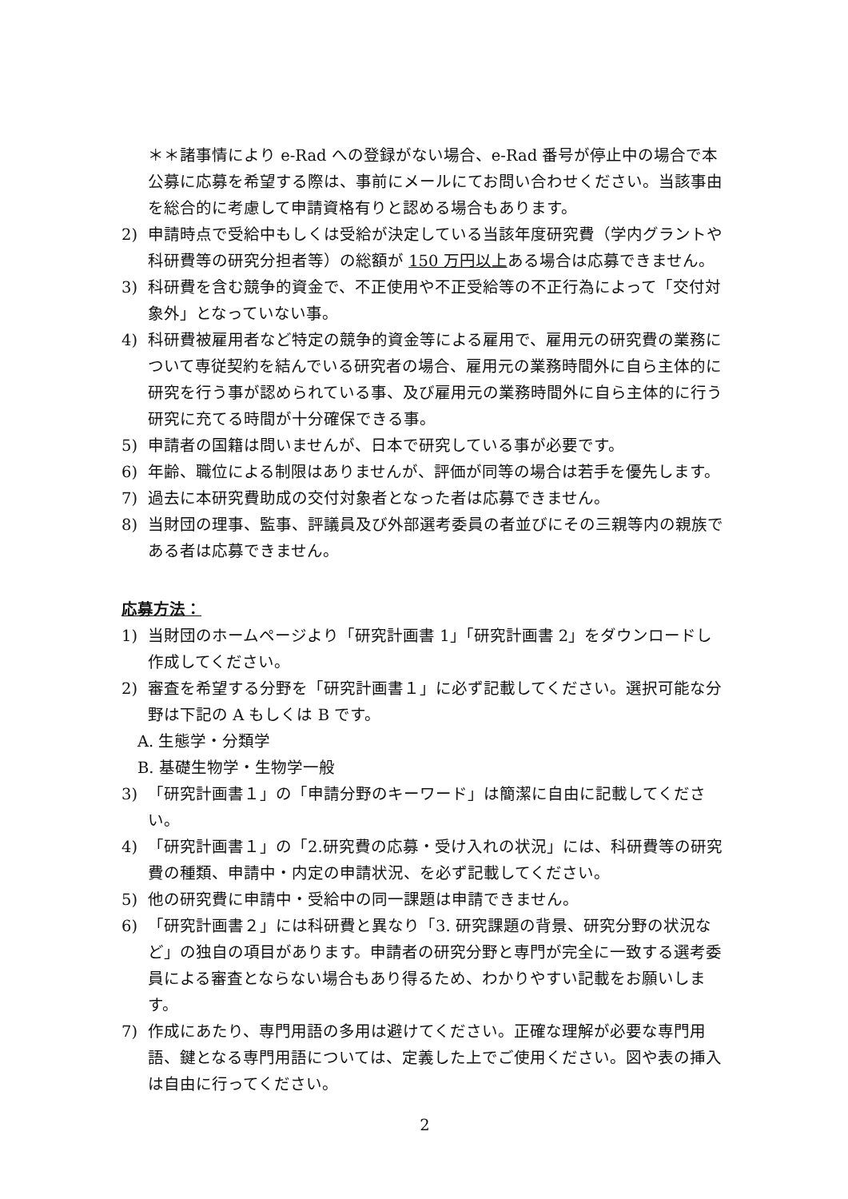＊＊諸事情により e-Rad への登録がない場合、e-Rad 番号が停止中の場合で本公募に応募を希望する際は、事前にメールにてお問い合わせください。当該事由を総合的に考慮して申請資格有りと認める場合もあります。
2) 申請時点で受給中もしくは受給が決定している当該年度研究費（学内グラントや科研費等の研究分担者等）の総額が 150 万円以上ある場合は応募できません。
3) 科研費を含む競争的資金で、不正使用や不正受給等の不正行為によって「交付対象外」となっていない事。
4) 科研費被雇用者など特定の競争的資金等による雇用で、雇用元の研究費の業務について専従契約を結んでいる研究者の場合、雇用元の業務時間外に自ら主体的に研究を行う事が認められている事、及び雇用元の業務時間外に自ら主体的に行う研究に充てる時間が十分確保できる事。
5) 申請者の国籍は問いませんが、日本で研究している事が必要です。
6) 年齢、職位による制限はありませんが、評価が同等の場合は若手を優先します。
7) 過去に本研究費助成の交付対象者となった者は応募できません。
8) 当財団の理事、監事、評議員及び外部選考委員の者並びにその三親等内の親族である者は応募できません。
応募方法：
1) 当財団のホームページより「研究計画書 1」「研究計画書 2」をダウンロードし作成してください。
2) 審査を希望する分野を「研究計画書１」に必ず記載してください。選択可能な分野は下記の A もしくは B です。
A. 生態学・分類学
B. 基礎生物学・生物学一般
3) 「研究計画書１」の「申請分野のキーワード」は簡潔に自由に記載してください。
4) 「研究計画書１」の「2.研究費の応募・受け入れの状況」には、科研費等の研究費の種類、申請中・内定の申請状況、を必ず記載してください。
5) 他の研究費に申請中・受給中の同一課題は申請できません。
6) 「研究計画書２」には科研費と異なり「3. 研究課題の背景、研究分野の状況など」の独自の項目があります。申請者の研究分野と専門が完全に一致する選考委員による審査とならない場合もあり得るため、わかりやすい記載をお願いします。
7) 作成にあたり、専門用語の多用は避けてください。正確な理解が必要な専門用語、鍵となる専門用語については、定義した上でご使用ください。図や表の挿入は自由に行ってください。
2